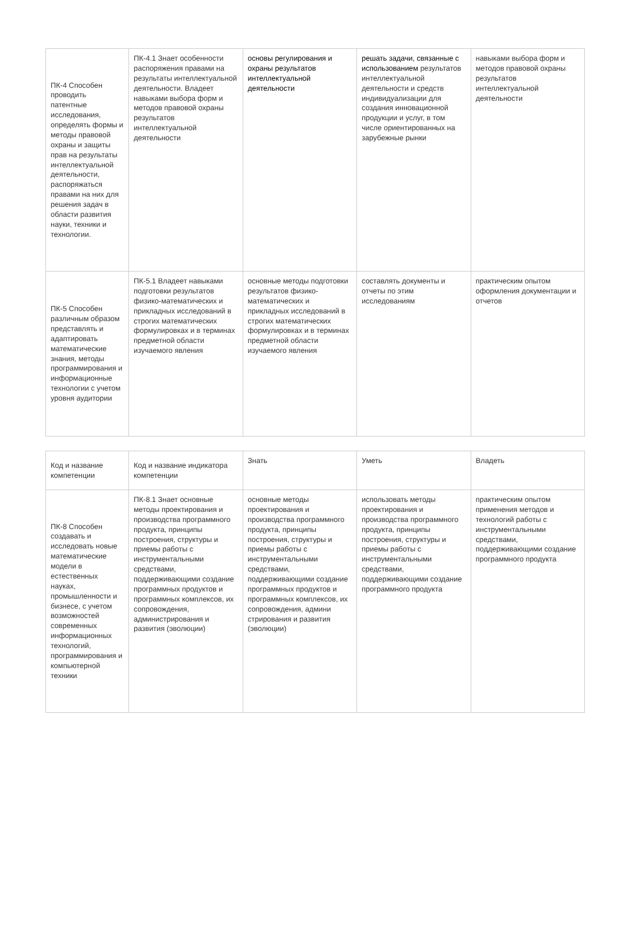| ПК-4 Способен проводить патентные исследования, определять формы и методы правовой охраны и защиты прав на результаты интеллектуальной деятельности, распоряжаться правами на них для решения задач в области развития науки, техники и технологии. | ПК-4.1 Знает особенности распоряжения правами на результаты интеллектуальной деятельности. Владеет навыками выбора форм и методов правовой охраны результатов интеллектуальной деятельности | основы регулирования и охраны результатов интеллектуальной деятельности | решать задачи, связанные с использованием результатов интеллектуальной деятельности и средств индивидуализации для создания инновационной продукции и услуг, в том числе ориентированных на зарубежные рынки | навыками выбора форм и методов правовой охраны результатов интеллектуальной деятельности |
| ПК-5 Способен различным образом представлять и адаптировать математические знания, методы программирования и информационные технологии с учетом уровня аудитории | ПК-5.1 Владеет навыками подготовки результатов физико-математических и прикладных исследований в строгих математических формулировках и в терминах предметной области изучаемого явления | основные методы подготовки результатов физико-математических и прикладных исследований в строгих математических формулировках и в терминах предметной области изучаемого явления | составлять документы и отчеты по этим исследованиям | практическим опытом оформления документации и отчетов |
| Код и название компетенции | Код и название индикатора компетенции | Знать | Уметь | Владеть |
| ПК-8 Способен создавать и исследовать новые математические модели в естественных науках, промышленности и бизнесе, с учетом возможностей современных информационных технологий, программирования и компьютерной техники | ПК-8.1 Знает основные методы проектирования и производства программного продукта, принципы построения, структуры и приемы работы с инструментальными средствами, поддерживающими создание программных продуктов и программных комплексов, их сопровождения, администрирования и развития (эволюции) | основные методы проектирования и производства программного продукта, принципы построения, структуры и приемы работы с инструментальными средствами, поддерживающими создание программных продуктов и программных комплексов, их сопровождения, админи стрирования и развития (эволюции) | использовать методы проектирования и производства программного продукта, принципы построения, структуры и приемы работы с инструментальными средствами, поддерживающими создание программного продукта | практическим опытом применения методов и технологий работы с инструментальными средствами, поддерживающими создание программного продукта |